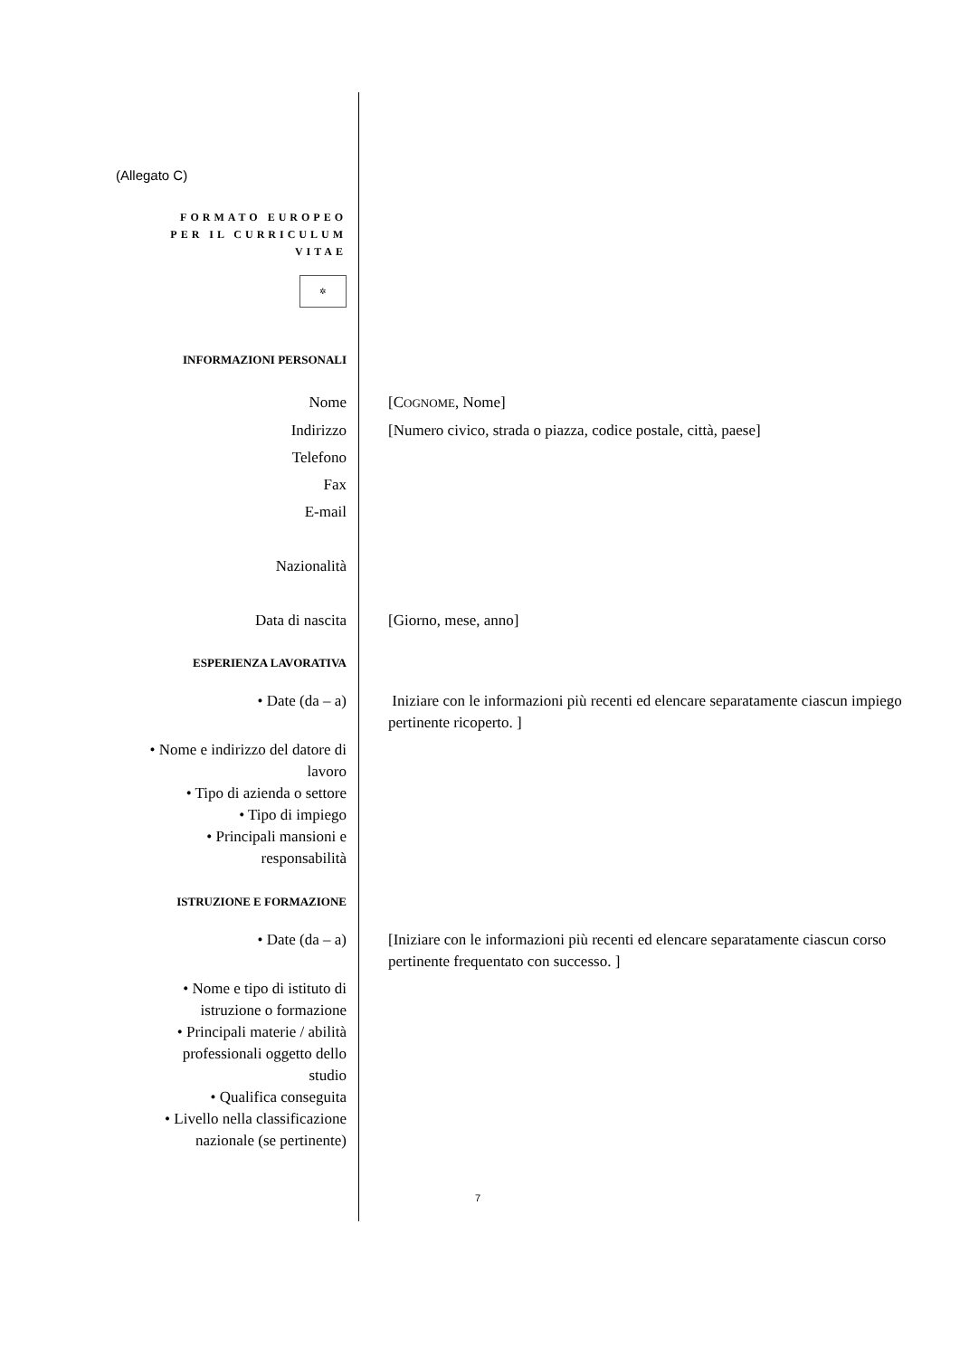(Allegato C)
F ORMATO EUROPEO
PER IL CURRICULUM
VITAE
✲
INFORMAZIONI PERSONALI
Nome [COGNOME, Nome]
Indirizzo [Numero civico, strada o piazza, codice postale, città, paese]
Telefono
Fax
E-mail
Nazionalità
Data di nascita [Giorno, mese, anno]
ESPERIENZA LAVORATIVA
• Date (da – a) Iniziare con le informazioni più recenti ed elencare separatamente ciascun impiego pertinente ricoperto. ]
• Nome e indirizzo del datore di lavoro
• Tipo di azienda o settore
• Tipo di impiego
• Principali mansioni e responsabilità
ISTRUZIONE E FORMAZIONE
• Date (da – a) [Iniziare con le informazioni più recenti ed elencare separatamente ciascun corso pertinente frequentato con successo. ]
• Nome e tipo di istituto di istruzione o formazione
• Principali materie / abilità professionali oggetto dello studio
• Qualifica conseguita
• Livello nella classificazione nazionale (se pertinente)
7